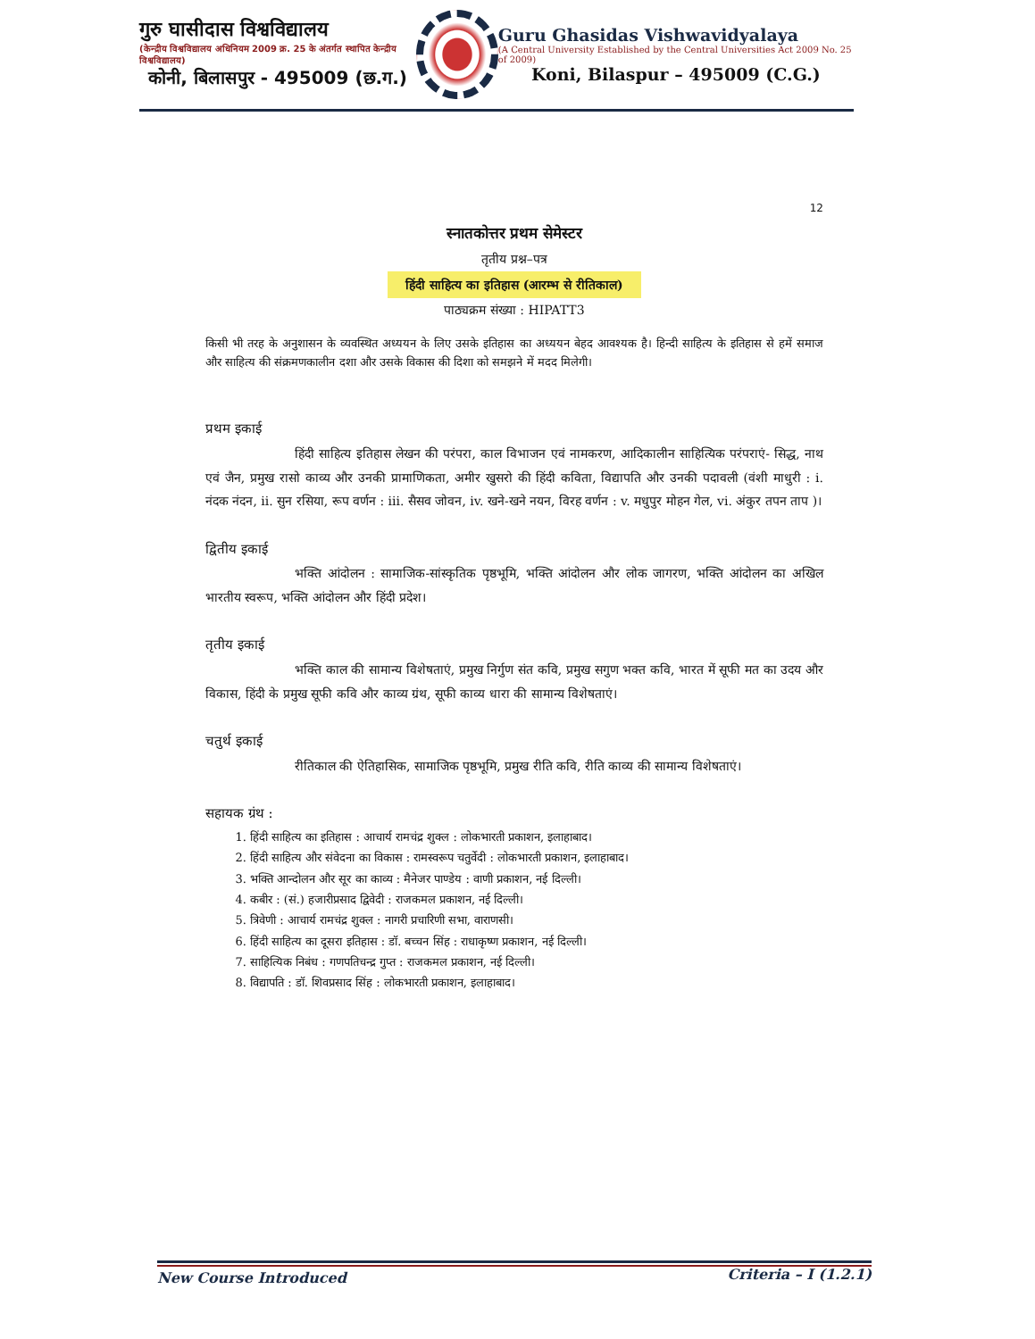गुरु घासीदास विश्वविद्यालय
(केन्द्रीय विश्वविद्यालय अधिनियम 2009 क्र. 25 के अंतर्गत स्थापित केन्द्रीय विश्वविद्यालय)
कोनी, बिलासपुर - 495009 (छ.ग.)
Guru Ghasidas Vishwavidyalaya
(A Central University Established by the Central Universities Act 2009 No. 25 of 2009)
Koni, Bilaspur – 495009 (C.G.)
12
स्नातकोत्तर प्रथम सेमेस्टर
तृतीय प्रश्न–पत्र
हिंदी साहित्य का इतिहास (आरम्भ से रीतिकाल)
पाठ्यक्रम संख्या : HIPATT3
किसी भी तरह के अनुशासन के व्यवस्थित अध्ययन के लिए उसके इतिहास का अध्ययन बेहद आवश्यक है। हिन्दी साहित्य के इतिहास से हमें समाज और साहित्य की संक्रमणकालीन दशा और उसके विकास की दिशा को समझने में मदद मिलेगी।
प्रथम इकाई
हिंदी साहित्य इतिहास लेखन की परंपरा, काल विभाजन एवं नामकरण, आदिकालीन साहित्यिक परंपराएं- सिद्ध, नाथ एवं जैन, प्रमुख रासो काव्य और उनकी प्रामाणिकता, अमीर खुसरो की हिंदी कविता, विद्यापति और उनकी पदावली (वंशी माधुरी : i. नंदक नंदन, ii. सुन रसिया, रूप वर्णन : iii. सैसव जोवन, iv. खने-खने नयन, विरह वर्णन : v. मधुपुर मोहन गेल, vi. अंकुर तपन ताप )।
द्वितीय इकाई
भक्ति आंदोलन : सामाजिक-सांस्कृतिक पृष्ठभूमि, भक्ति आंदोलन और लोक जागरण, भक्ति आंदोलन का अखिल भारतीय स्वरूप, भक्ति आंदोलन और हिंदी प्रदेश।
तृतीय इकाई
भक्ति काल की सामान्य विशेषताएं, प्रमुख निर्गुण संत कवि, प्रमुख सगुण भक्त कवि, भारत में सूफी मत का उदय और विकास, हिंदी के प्रमुख सूफी कवि और काव्य ग्रंथ, सूफी काव्य धारा की सामान्य विशेषताएं।
चतुर्थ इकाई
रीतिकाल की ऐतिहासिक, सामाजिक पृष्ठभूमि, प्रमुख रीति कवि, रीति काव्य की सामान्य विशेषताएं।
सहायक ग्रंथ :
1. हिंदी साहित्य का इतिहास : आचार्य रामचंद्र शुक्ल : लोकभारती प्रकाशन, इलाहाबाद।
2. हिंदी साहित्य और संवेदना का विकास : रामस्वरूप चतुर्वेदी : लोकभारती प्रकाशन, इलाहाबाद।
3. भक्ति आन्दोलन और सूर का काव्य : मैनेजर पाण्डेय : वाणी प्रकाशन, नई दिल्ली।
4. कबीर : (सं.) हजारीप्रसाद द्विवेदी : राजकमल प्रकाशन, नई दिल्ली।
5. त्रिवेणी : आचार्य रामचंद्र शुक्ल : नागरी प्रचारिणी सभा, वाराणसी।
6. हिंदी साहित्य का दूसरा इतिहास : डॉ. बच्चन सिंह : राधाकृष्ण प्रकाशन, नई दिल्ली।
7. साहित्यिक निबंध : गणपतिचन्द्र गुप्त : राजकमल प्रकाशन, नई दिल्ली।
8. विद्यापति : डॉ. शिवप्रसाद सिंह : लोकभारती प्रकाशन, इलाहाबाद।
New Course Introduced Criteria – I (1.2.1)